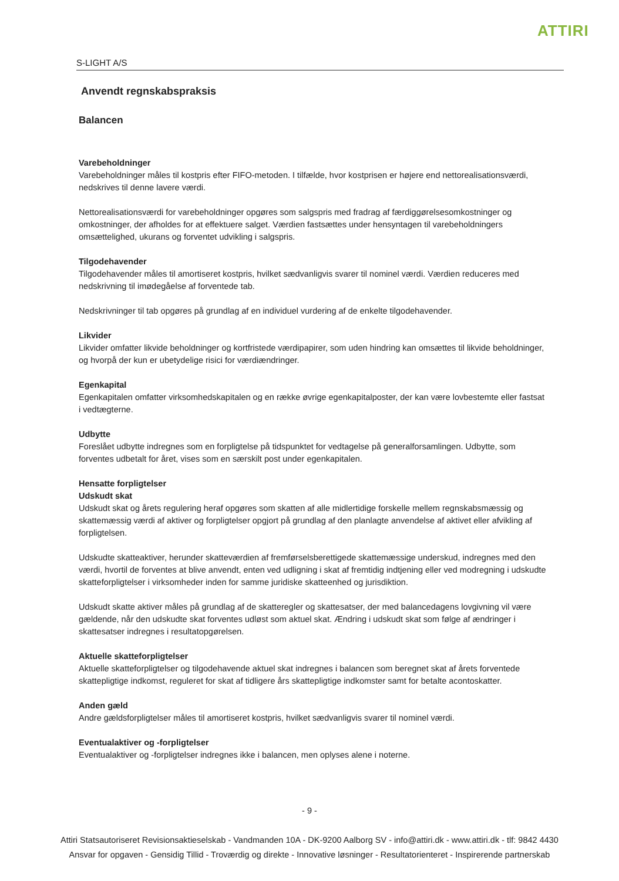ATTIRI
S-LIGHT A/S
Anvendt regnskabspraksis
Balancen
Varebeholdninger
Varebeholdninger måles til kostpris efter FIFO-metoden. I tilfælde, hvor kostprisen er højere end nettorealisationsværdi, nedskrives til denne lavere værdi.
Nettorealisationsværdi for varebeholdninger opgøres som salgspris med fradrag af færdiggørelsesomkostninger og omkostninger, der afholdes for at effektuere salget. Værdien fastsættes under hensyntagen til varebeholdningers omsættelighed, ukurans og forventet udvikling i salgspris.
Tilgodehavender
Tilgodehavender måles til amortiseret kostpris, hvilket sædvanligvis svarer til nominel værdi. Værdien reduceres med nedskrivning til imødegåelse af forventede tab.
Nedskrivninger til tab opgøres på grundlag af en individuel vurdering af de enkelte tilgodehavender.
Likvider
Likvider omfatter likvide beholdninger og kortfristede værdipapirer, som uden hindring kan omsættes til likvide beholdninger, og hvorpå der kun er ubetydelige risici for værdiændringer.
Egenkapital
Egenkapitalen omfatter virksomhedskapitalen og en række øvrige egenkapitalposter, der kan være lovbestemte eller fastsat i vedtægterne.
Udbytte
Foreslået udbytte indregnes som en forpligtelse på tidspunktet for vedtagelse på generalforsamlingen. Udbytte, som forventes udbetalt for året, vises som en særskilt post under egenkapitalen.
Hensatte forpligtelser
Udskudt skat
Udskudt skat og årets regulering heraf opgøres som skatten af alle midlertidige forskelle mellem regnskabsmæssig og skattemæssig værdi af aktiver og forpligtelser opgjort på grundlag af den planlagte anvendelse af aktivet eller afvikling af forpligtelsen.
Udskudte skatteaktiver, herunder skatteværdien af fremførselsberettigede skattemæssige underskud, indregnes med den værdi, hvortil de forventes at blive anvendt, enten ved udligning i skat af fremtidig indtjening eller ved modregning i udskudte skatteforpligtelser i virksomheder inden for samme juridiske skatteenhed og jurisdiktion.
Udskudt skatte aktiver måles på grundlag af de skatteregler og skattesatser, der med balancedagens lovgivning vil være gældende, når den udskudte skat forventes udløst som aktuel skat. Ændring i udskudt skat som følge af ændringer i skattesatser indregnes i resultatopgørelsen.
Aktuelle skatteforpligtelser
Aktuelle skatteforpligtelser og tilgodehavende aktuel skat indregnes i balancen som beregnet skat af årets forventede skattepligtige indkomst, reguleret for skat af tidligere års skattepligtige indkomster samt for betalte acontoskatter.
Anden gæld
Andre gældsforpligtelser måles til amortiseret kostpris, hvilket sædvanligvis svarer til nominel værdi.
Eventualaktiver og -forpligtelser
Eventualaktiver og -forpligtelser indregnes ikke i balancen, men oplyses alene i noterne.
- 9 -
Attiri Statsautoriseret Revisionsaktieselskab - Vandmanden 10A - DK-9200 Aalborg SV - info@attiri.dk - www.attiri.dk - tlf: 9842 4430
Ansvar for opgaven - Gensidig Tillid - Troværdig og direkte - Innovative løsninger - Resultatorienteret - Inspirerende partnerskab